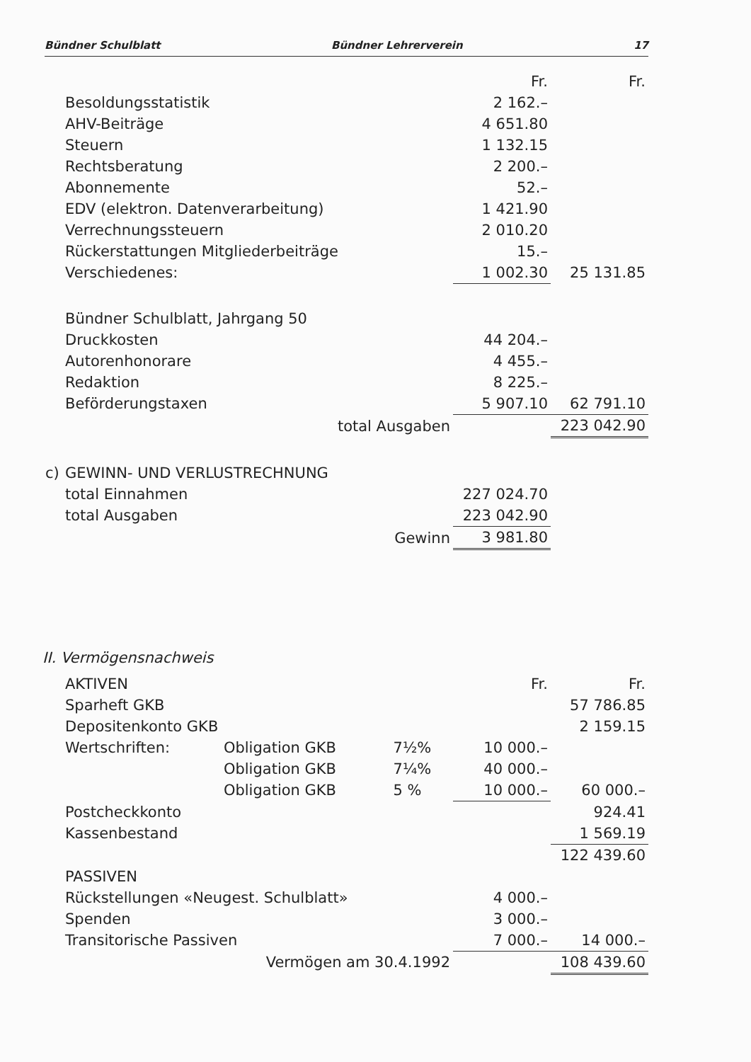Bündner Schulblatt Bündner Lehrerverein 17
| | | Fr. | Fr. |
| | Besoldungsstatistik | 2 162.– | |
| | AHV-Beiträge | 4 651.80 | |
| | Steuern | 1 132.15 | |
| | Rechtsberatung | 2 200.– | |
| | Abonnemente | 52.– | |
| | EDV (elektron. Datenverarbeitung) | 1 421.90 | |
| | Verrechnungssteuern | 2 010.20 | |
| | Rückerstattungen Mitgliederbeiträge | 15.– | |
| | Verschiedenes: | 1 002.30 | 25 131.85 |
| | Bündner Schulblatt, Jahrgang 50 | | |
| | Druckkosten | 44 204.– | |
| | Autorenhonorare | 4 455.– | |
| | Redaktion | 8 225.– | |
| | Beförderungstaxen | 5 907.10 | 62 791.10 |
| | total Ausgaben | | 223 042.90 |
| c) | GEWINN- UND VERLUSTRECHNUNG | | |
| | total Einnahmen | 227 024.70 | |
| | total Ausgaben | 223 042.90 | |
| | Gewinn | 3 981.80 | |
II. Vermögensnachweis
| | AKTIVEN | | | Fr. | Fr. |
| | Sparheft GKB | | | | 57 786.85 |
| | Depositenkonto GKB | | | | 2 159.15 |
| | Wertschriften: | Obligation GKB | 7½% | 10 000.– | |
| | | Obligation GKB | 7¼% | 40 000.– | |
| | | Obligation GKB | 5 % | 10 000.– | 60 000.– |
| | Postcheckkonto | | | | 924.41 |
| | Kassenbestand | | | | 1 569.19 |
| | | | | | 122 439.60 |
| | PASSIVEN | | | | |
| | Rückstellungen «Neugest. Schulblatt» | | | 4 000.– | |
| | Spenden | | | 3 000.– | |
| | Transitorische Passiven | | | 7 000.– | 14 000.– |
| | Vermögen am 30.4.1992 | | | | 108 439.60 |